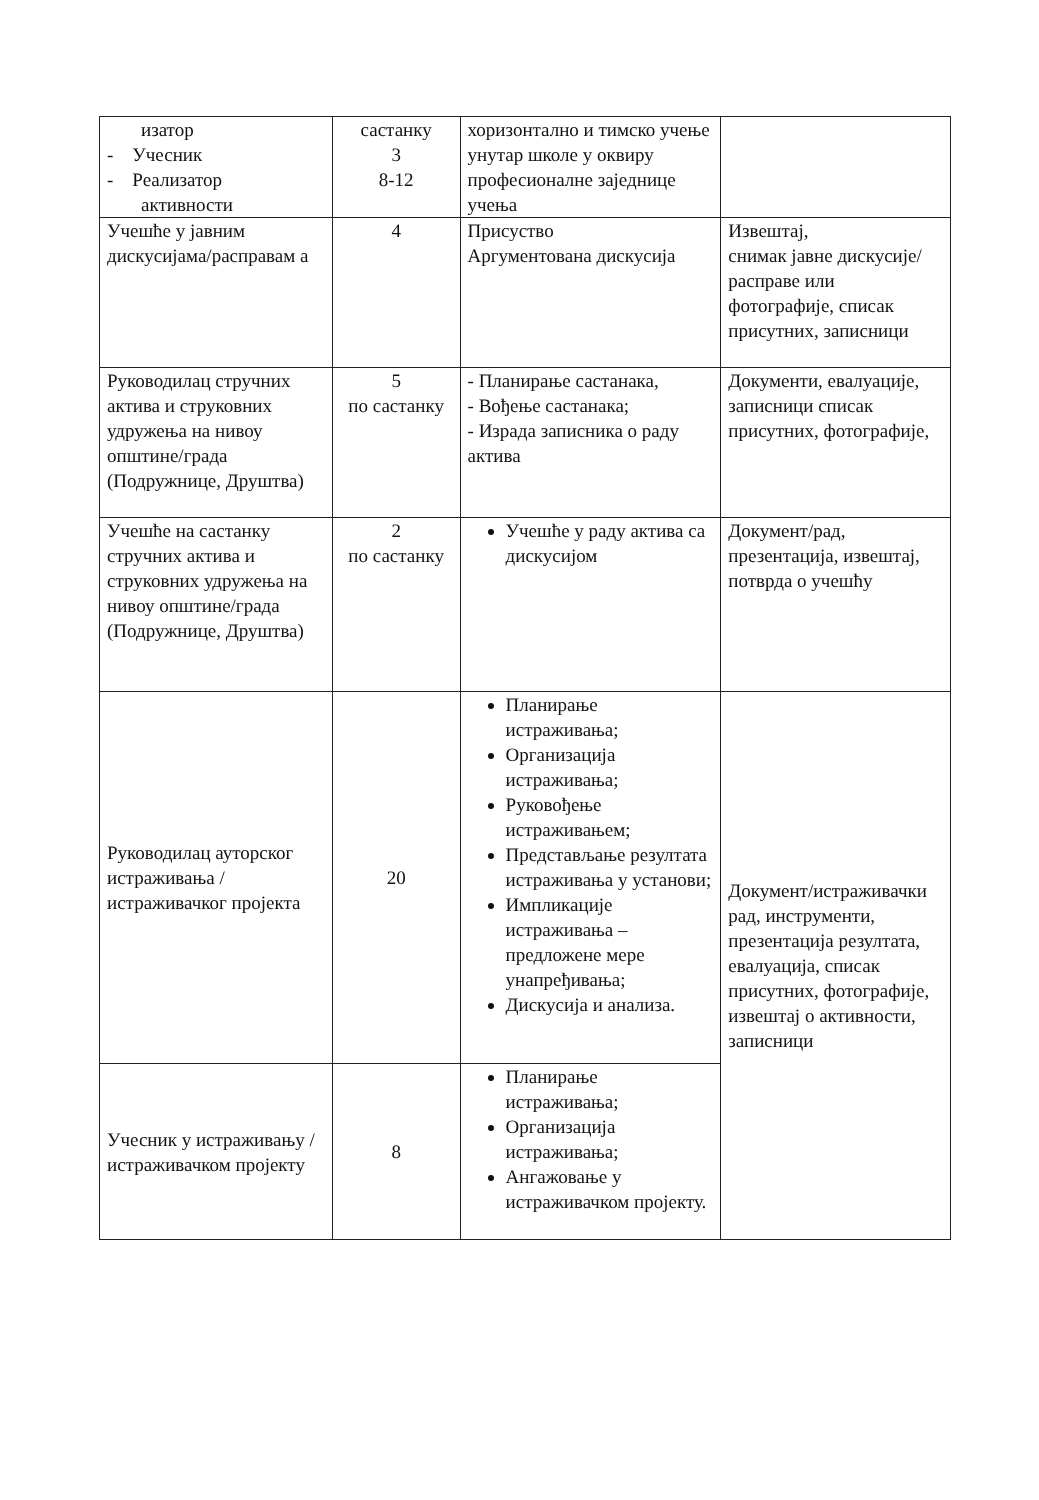| изатор - Учесник - Реализатор активности | састанку 3 8-12 | хоризонтално и тимско учење унутар школе у оквиру професионалне заједнице учења | |
| Учешће у јавним дискусијама/расправам а | 4 | Присуство Аргументована дискусија | Извештај, снимак јавне дискусије/расправе или фотографије, списак присутних, записници |
| Руководилац стручних актива и струковних удружења на нивоу општине/града (Подружнице, Друштва) | 5 по састанку | - Планирање састанака, - Вођење састанака; - Израда записника о раду актива | Документи, евалуације, записници списак присутних, фотографије, |
| Учешће на састанку стручних актива и струковних удружења на нивоу општине/града (Подружнице, Друштва) | 2 по састанку | Учешће у раду актива са дискусијом | Документ/рад, презентација, извештај, потврда о учешћу |
| Руководилац ауторског истраживања / истраживачког пројекта | 20 | Планирање истраживања; Организација истраживања; Руковођење истраживањем; Представљање резултата истраживања у установи; Импликације истраживања – предложене мере унапређивања; Дискусија и анализа. | Документ/истраживачки рад, инструменти, презентација резултата, евалуација, списак присутних, фотографије, извештај о активности, записници |
| Учесник у истраживању / истраживачком пројекту | 8 | Планирање истраживања; Организација истраживања; Ангажовање у истраживачком пројекту. | |